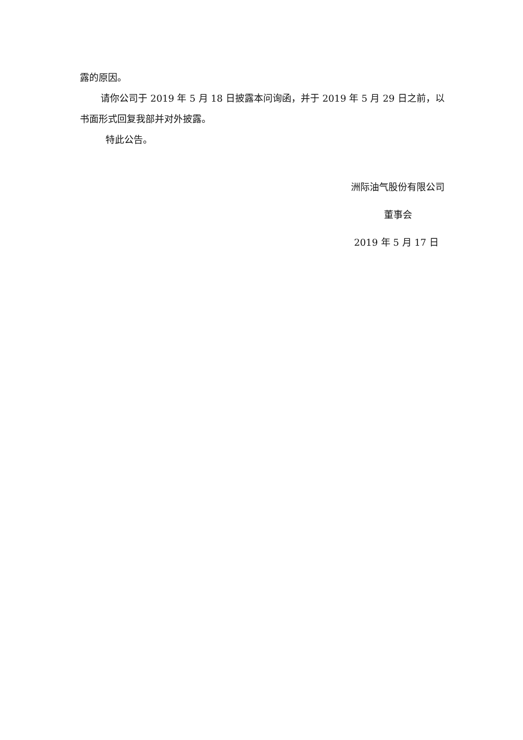露的原因。
请你公司于 2019 年 5 月 18 日披露本问询函，并于 2019 年 5 月 29 日之前，以书面形式回复我部并对外披露。
特此公告。
洲际油气股份有限公司
董事会
2019 年 5 月 17 日